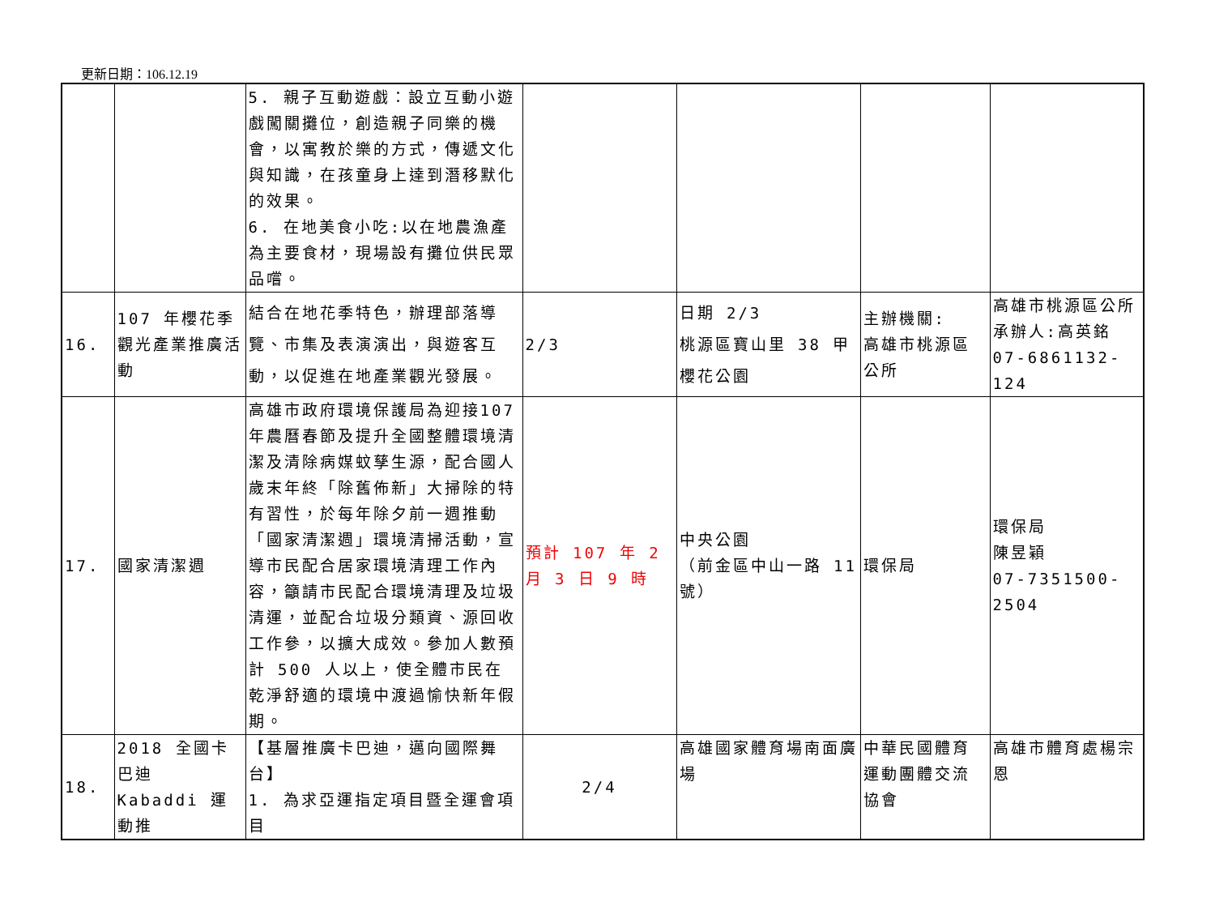更新日期：106.12.19
| | | 5. 親子互動遊戲：設立互動小遊戲闖關攤位，創造親子同樂的機會，以寓教於樂的方式，傳遞文化與知識，在孩童身上達到潛移默化的效果。 6. 在地美食小吃:以在地農漁產為主要食材，現場設有攤位供民眾品嚐。 | | | | |
| 16. | 107 年櫻花季觀光產業推廣活動 | 結合在地花季特色，辦理部落導覽、市集及表演演出，與遊客互動，以促進在地產業觀光發展。 | 2/3 | 日期 2/3 桃源區寶山里 38 甲櫻花公園 | 主辦機關: 高雄市桃源區公所 | 高雄市桃源區公所 承辦人:高英銘 07-6861132-124 |
| 17. | 國家清潔週 | 高雄市政府環境保護局為迎接107年農曆春節及提升全國整體環境清潔及清除病媒蚊孳生源，配合國人歲末年終「除舊佈新」大掃除的特有習性，於每年除夕前一週推動「國家清潔週」環境清掃活動，宣導市民配合居家環境清理工作內容，籲請市民配合環境清理及垃圾清運，並配合垃圾分類資、源回收工作參，以擴大成效。參加人數預計 500 人以上，使全體市民在乾淨舒適的環境中渡過愉快新年假期。 | 預計 107 年 2 月 3 日 9 時 | 中央公園 （前金區中山一路 11 號） | 環保局 | 環保局 陳昱穎 07-7351500-2504 |
| 18. | 2018 全國卡巴迪 Kabaddi 運動推 | 【基層推廣卡巴迪，邁向國際舞台】 1. 為求亞運指定項目暨全運會項目 | 2/4 | 高雄國家體育場南面廣場 | 中華民國體育運動團體交流協會 | 高雄市體育處楊宗恩 |